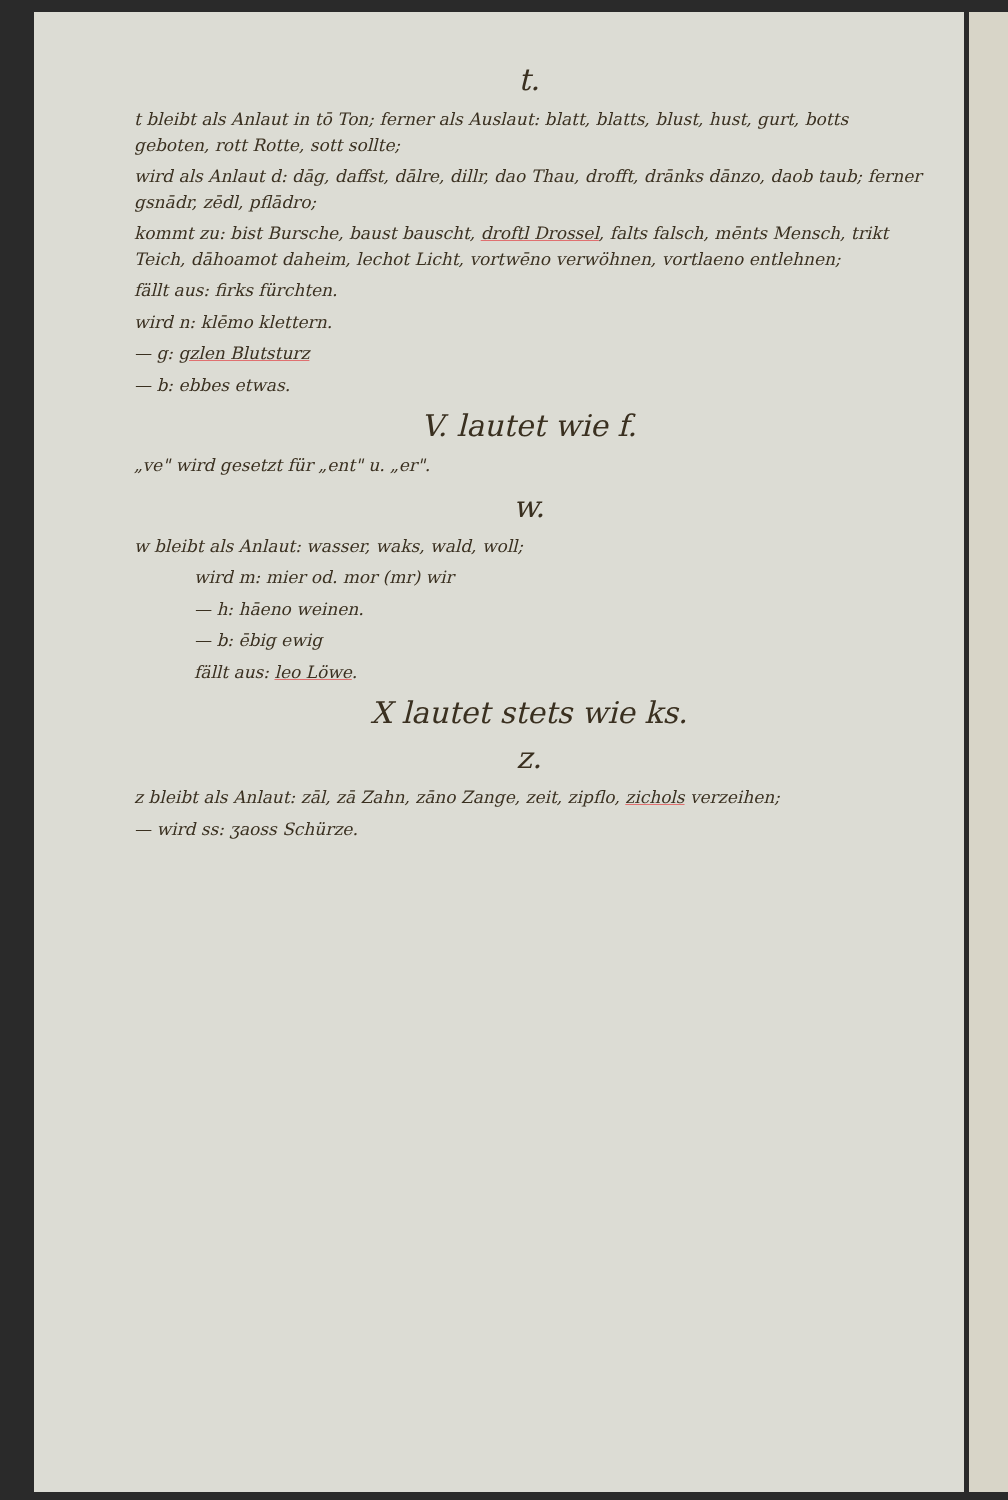t.
t bleibt als Anlaut in tō Ton; ferner als Auslaut: blatt, blatts, blust, hust, gurt, botts geboten, rott Rotte, sott sollte;
wird als Anlaut d: dāg, daffst, dālre, dillr, dao Thau, drofft, drānks dānzo, daob taub; ferner gsnādr, zēdl, pflādro;
kommt zu: bist Bursche, baust bauscht, droftl Drossel, falts falsch, mēnts Mensch, trikt Teich, dāhoamot daheim, lechot Licht, vortwēno verwöhnen, vortlaeno entlehnen;
fällt aus: firks fürchten.
wird n: klēmo klettern.
— g: gzlen Blutsturz
— b: ebbes etwas.
V. lautet wie f.
„ve" wird gesetzt für „ent" u. „er".
w.
w bleibt als Anlaut: wasser, waks, wald, woll;
wird m: mier od. mor (mr) wir
— h: hāeno weinen.
— b: ēbig ewig
fällt aus: leo Löwe.
X lautet stets wie ks.
z.
z bleibt als Anlaut: zāl, zā Zahn, zāno Zange, zeit, zipflo, zichols verzeihen;
— wird ss: ʒaoss Schürze.